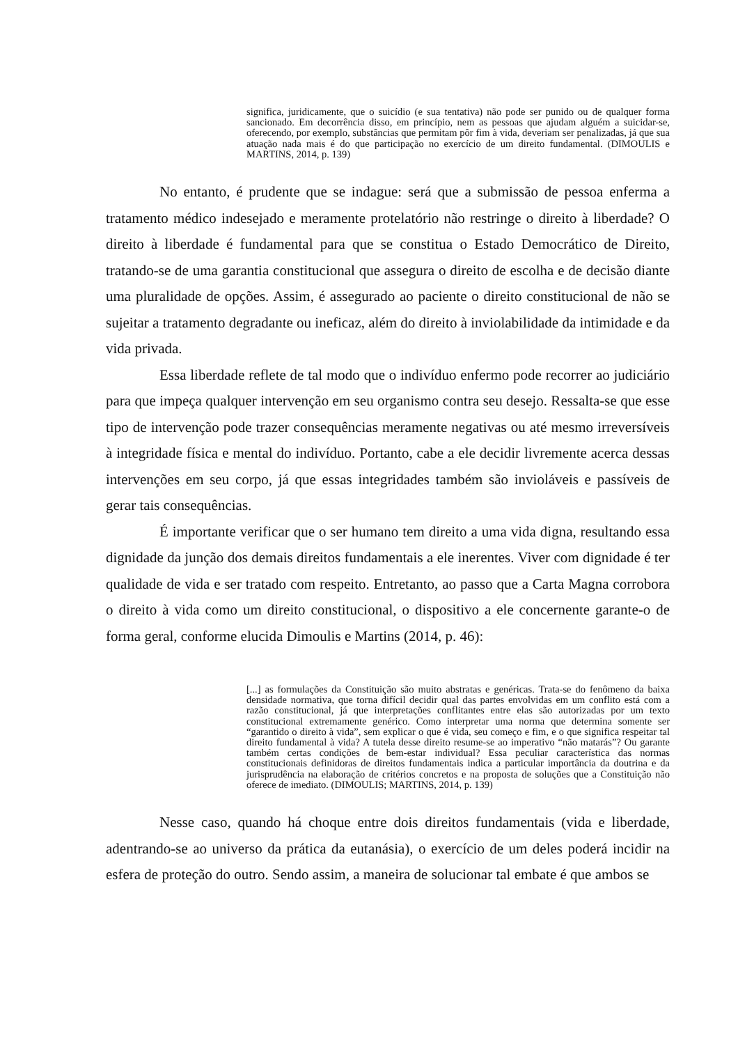significa, juridicamente, que o suicídio (e sua tentativa) não pode ser punido ou de qualquer forma sancionado. Em decorrência disso, em princípio, nem as pessoas que ajudam alguém a suicidar-se, oferecendo, por exemplo, substâncias que permitam pôr fim à vida, deveriam ser penalizadas, já que sua atuação nada mais é do que participação no exercício de um direito fundamental. (DIMOULIS e MARTINS, 2014, p. 139)
No entanto, é prudente que se indague: será que a submissão de pessoa enferma a tratamento médico indesejado e meramente protelatório não restringe o direito à liberdade? O direito à liberdade é fundamental para que se constitua o Estado Democrático de Direito, tratando-se de uma garantia constitucional que assegura o direito de escolha e de decisão diante uma pluralidade de opções. Assim, é assegurado ao paciente o direito constitucional de não se sujeitar a tratamento degradante ou ineficaz, além do direito à inviolabilidade da intimidade e da vida privada.
Essa liberdade reflete de tal modo que o indivíduo enfermo pode recorrer ao judiciário para que impeça qualquer intervenção em seu organismo contra seu desejo. Ressalta-se que esse tipo de intervenção pode trazer consequências meramente negativas ou até mesmo irreversíveis à integridade física e mental do indivíduo. Portanto, cabe a ele decidir livremente acerca dessas intervenções em seu corpo, já que essas integridades também são invioláveis e passíveis de gerar tais consequências.
É importante verificar que o ser humano tem direito a uma vida digna, resultando essa dignidade da junção dos demais direitos fundamentais a ele inerentes. Viver com dignidade é ter qualidade de vida e ser tratado com respeito. Entretanto, ao passo que a Carta Magna corrobora o direito à vida como um direito constitucional, o dispositivo a ele concernente garante-o de forma geral, conforme elucida Dimoulis e Martins (2014, p. 46):
[...] as formulações da Constituição são muito abstratas e genéricas. Trata-se do fenômeno da baixa densidade normativa, que torna difícil decidir qual das partes envolvidas em um conflito está com a razão constitucional, já que interpretações conflitantes entre elas são autorizadas por um texto constitucional extremamente genérico. Como interpretar uma norma que determina somente ser “garantido o direito à vida”, sem explicar o que é vida, seu começo e fim, e o que significa respeitar tal direito fundamental à vida? A tutela desse direito resume-se ao imperativo “não matarás”? Ou garante também certas condições de bem-estar individual? Essa peculiar característica das normas constitucionais definidoras de direitos fundamentais indica a particular importância da doutrina e da jurisprudência na elaboração de critérios concretos e na proposta de soluções que a Constituição não oferece de imediato. (DIMOULIS; MARTINS, 2014, p. 139)
Nesse caso, quando há choque entre dois direitos fundamentais (vida e liberdade, adentrando-se ao universo da prática da eutanásia), o exercício de um deles poderá incidir na esfera de proteção do outro. Sendo assim, a maneira de solucionar tal embate é que ambos se